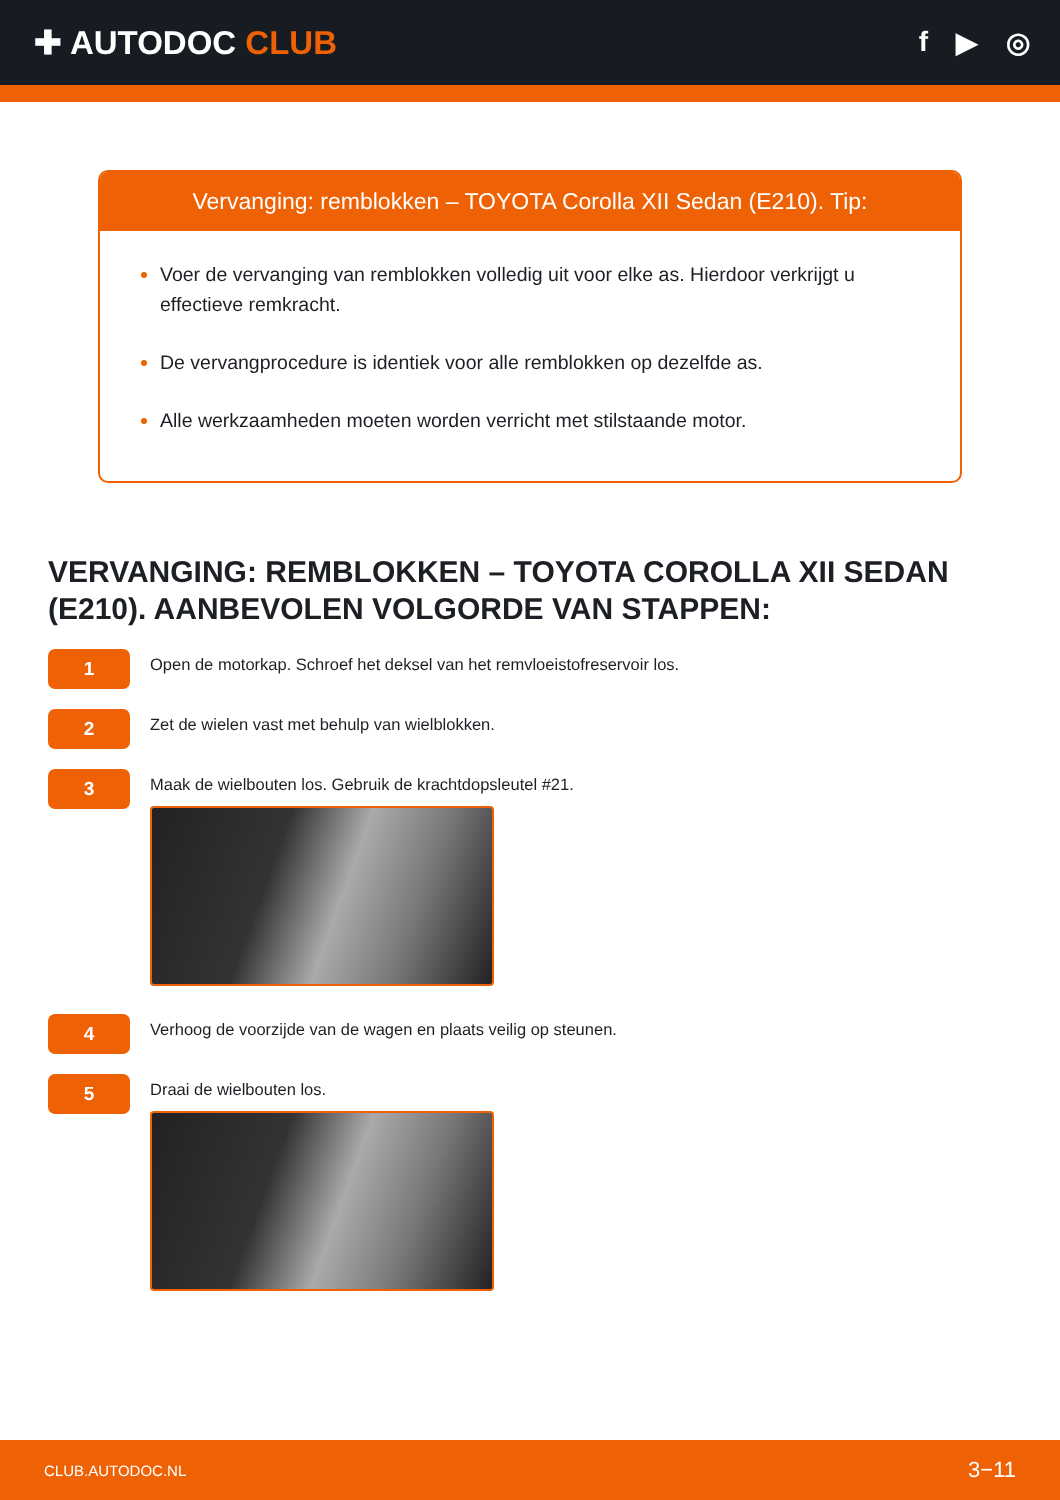✚ AUTODOC CLUB
f ▶ ◎
Vervanging: remblokken – TOYOTA Corolla XII Sedan (E210). Tip:
Voer de vervanging van remblokken volledig uit voor elke as. Hierdoor verkrijgt u effectieve remkracht.
De vervangprocedure is identiek voor alle remblokken op dezelfde as.
Alle werkzaamheden moeten worden verricht met stilstaande motor.
VERVANGING: REMBLOKKEN – TOYOTA COROLLA XII SEDAN (E210). AANBEVOLEN VOLGORDE VAN STAPPEN:
1
Open de motorkap. Schroef het deksel van het remvloeistofreservoir los.
2
Zet de wielen vast met behulp van wielblokken.
3
Maak de wielbouten los. Gebruik de krachtdopsleutel #21.
4
Verhoog de voorzijde van de wagen en plaats veilig op steunen.
5
Draai de wielbouten los.
CLUB.AUTODOC.NL 3−11